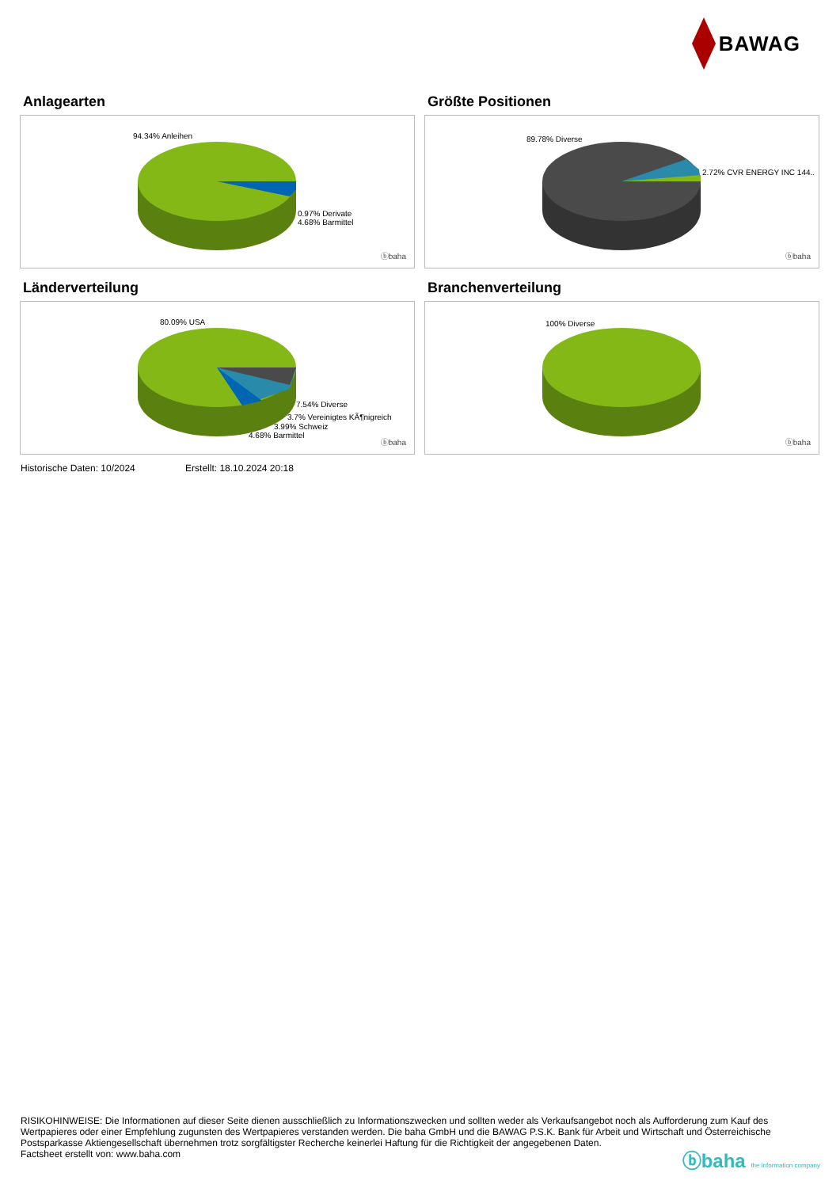BAWAG
Anlagearten
94.34% Anleihen
0.97% Derivate
4.68% Barmittel
ⓑbaha
Größte Positionen
89.78% Diverse
2.72% CVR ENERGY INC 144..
ⓑbaha
Länderverteilung
80.09% USA
7.54% Diverse
3.7% Vereinigtes KÃ¶nigreich
3.99% Schweiz
4.68% Barmittel
ⓑbaha
Branchenverteilung
100% Diverse
ⓑbaha
Historische Daten: 10/2024 Erstellt: 18.10.2024 20:18
RISIKOHINWEISE: Die Informationen auf dieser Seite dienen ausschließlich zu Informationszwecken und sollten weder als Verkaufsangebot noch als Aufforderung zum Kauf des Wertpapieres oder einer Empfehlung zugunsten des Wertpapieres verstanden werden. Die baha GmbH und die BAWAG P.S.K. Bank für Arbeit und Wirtschaft und Österreichische Postsparkasse Aktiengesellschaft übernehmen trotz sorgfältigster Recherche keinerlei Haftung für die Richtigkeit der angegebenen Daten.
Factsheet erstellt von: www.baha.com
ⓑbaha the information company